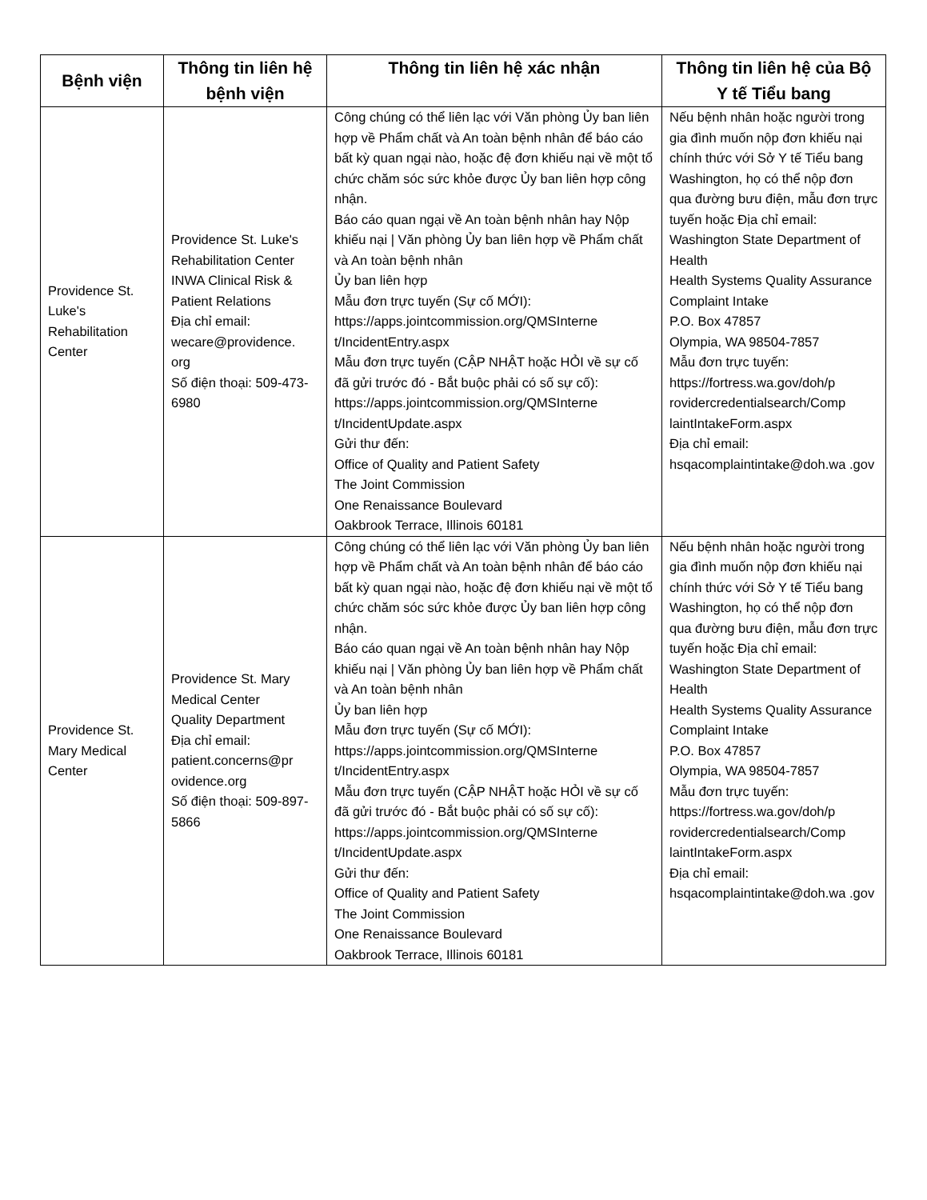| Bệnh viện | Thông tin liên hệ bệnh viện | Thông tin liên hệ xác nhận | Thông tin liên hệ của Bộ Y tế Tiểu bang |
| --- | --- | --- | --- |
| Providence St. Luke's Rehabilitation Center | Providence St. Luke's Rehabilitation Center INWA Clinical Risk & Patient Relations Địa chỉ email: wecare@providence. org Số điện thoại: 509-473-6980 | Công chúng có thể liên lạc với Văn phòng Ủy ban liên hợp về Phẩm chất và An toàn bệnh nhân để báo cáo bất kỳ quan ngại nào, hoặc đệ đơn khiếu nại về một tổ chức chăm sóc sức khỏe được Ủy ban liên hợp công nhận. Báo cáo quan ngại về An toàn bệnh nhân hay Nộp khiếu nại / Văn phòng Ủy ban liên hợp về Phẩm chất và An toàn bệnh nhân Ủy ban liên hợp Mẫu đơn trực tuyến (Sự cố MỚI): https://apps.jointcommission.org/QMSInterne t/IncidentEntry.aspx Mẫu đơn trực tuyến (CẬP NHẬT hoặc HỎI về sự cố đã gửi trước đó - Bắt buộc phải có số sự cố): https://apps.jointcommission.org/QMSInterne t/IncidentUpdate.aspx Gửi thư đến: Office of Quality and Patient Safety The Joint Commission One Renaissance Boulevard Oakbrook Terrace, Illinois 60181 | Nếu bệnh nhân hoặc người trong gia đình muốn nộp đơn khiếu nại chính thức với Sở Y tế Tiểu bang Washington, họ có thể nộp đơn qua đường bưu điện, mẫu đơn trực tuyến hoặc Địa chỉ email: Washington State Department of Health Health Systems Quality Assurance Complaint Intake P.O. Box 47857 Olympia, WA 98504-7857 Mẫu đơn trực tuyến: https://fortress.wa.gov/doh/p rovidercredentialsearch/Comp laintIntakeForm.aspx Địa chỉ email: hsqacomplaintintake@doh.wa .gov |
| Providence St. Mary Medical Center | Providence St. Mary Medical Center Quality Department Địa chỉ email: patient.concerns@pr ovidence.org Số điện thoại: 509-897-5866 | Công chúng có thể liên lạc với Văn phòng Ủy ban liên hợp về Phẩm chất và An toàn bệnh nhân để báo cáo bất kỳ quan ngại nào, hoặc đệ đơn khiếu nại về một tổ chức chăm sóc sức khỏe được Ủy ban liên hợp công nhận. Báo cáo quan ngại về An toàn bệnh nhân hay Nộp khiếu nại / Văn phòng Ủy ban liên hợp về Phẩm chất và An toàn bệnh nhân Ủy ban liên hợp Mẫu đơn trực tuyến (Sự cố MỚI): https://apps.jointcommission.org/QMSInterne t/IncidentEntry.aspx Mẫu đơn trực tuyến (CẬP NHẬT hoặc HỎI về sự cố đã gửi trước đó - Bắt buộc phải có số sự cố): https://apps.jointcommission.org/QMSInterne t/IncidentUpdate.aspx Gửi thư đến: Office of Quality and Patient Safety The Joint Commission One Renaissance Boulevard Oakbrook Terrace, Illinois 60181 | Nếu bệnh nhân hoặc người trong gia đình muốn nộp đơn khiếu nại chính thức với Sở Y tế Tiểu bang Washington, họ có thể nộp đơn qua đường bưu điện, mẫu đơn trực tuyến hoặc Địa chỉ email: Washington State Department of Health Health Systems Quality Assurance Complaint Intake P.O. Box 47857 Olympia, WA 98504-7857 Mẫu đơn trực tuyến: https://fortress.wa.gov/doh/p rovidercredentialsearch/Comp laintIntakeForm.aspx Địa chỉ email: hsqacomplaintintake@doh.wa .gov |